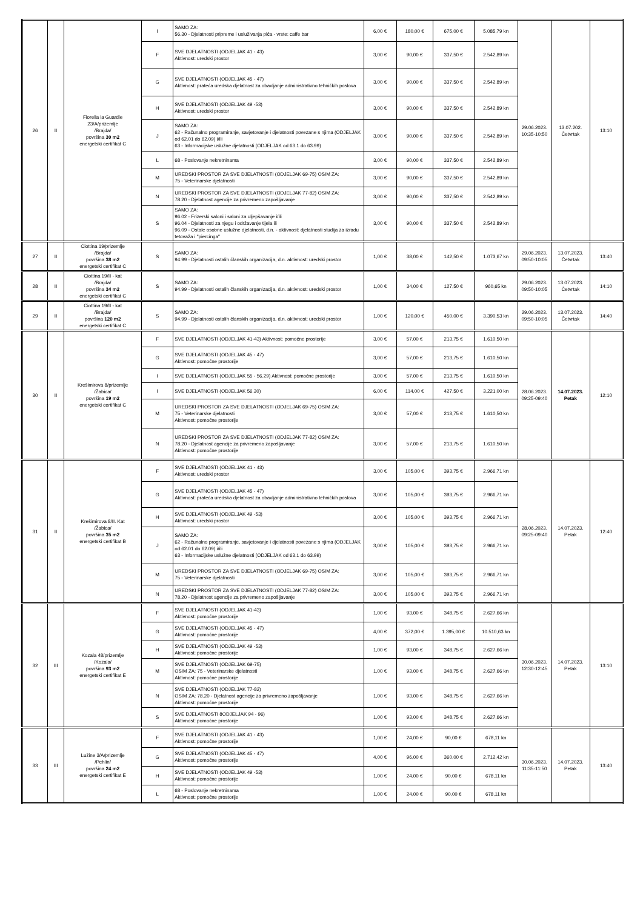| 26 | II | Fiorella la Guardie 23/A/prizemlje /Brajda/ površina 30 m2 energetski certifikat C | I | SAMO ZA: 56.30 - Djelatnosti pripreme i usluživanja pića - vrste: caffe bar | 6,00 € | 180,00 € | 675,00 € | 5.085,79 kn | 29.06.2023. 10:35-10:50 | 13.07.202. Četvrtak | 13:10 |
| | | | F | SVE DJELATNOSTI (ODJELJAK 41 - 43) Aktivnost: uredski prostor | 3,00 € | 90,00 € | 337,50 € | 2.542,89 kn | | | |
| | | | G | SVE DJELATNOSTI (ODJELJAK 45 - 47) Aktivnost: prateća uredska djelatnost za obavljanje administrativno tehničkih poslova | 3,00 € | 90,00 € | 337,50 € | 2.542,89 kn | | | |
| | | | H | SVE DJELATNOSTI (ODJELJAK 49 -53) Aktivnost: uredski prostor | 3,00 € | 90,00 € | 337,50 € | 2.542,89 kn | | | |
| | | | J | SAMO ZA: 62 - Računalno programiranje, savjetovanje i djelatnosti povezane s njima (ODJELJAK od 62.01 do 62.09) i/ili 63 - Informacijske uslužne djelatnosti (ODJELJAK od 63.1 do 63.99) | 3,00 € | 90,00 € | 337,50 € | 2.542,89 kn | | | |
| | | | L | 68 - Poslovanje nekretninama | 3,00 € | 90,00 € | 337,50 € | 2.542,89 kn | | | |
| | | | M | UREDSKI PROSTOR ZA SVE DJELATNOSTI (ODJELJAK 69-75) OSIM ZA: 75 - Veterinarske djelatnosti | 3,00 € | 90,00 € | 337,50 € | 2.542,89 kn | | | |
| | | | N | UREDSKI PROSTOR ZA SVE DJELATNOSTI (ODJELJAK 77-82) OSIM ZA: 78.20 - Djelatnost agencije za privremeno zapošljavanje | 3,00 € | 90,00 € | 337,50 € | 2.542,89 kn | | | |
| | | | S | SAMO ZA: 96.02 - Frizerski saloni i saloni za uljepšavanje i/ili 96.04 - Djelatnosti za njegu i održavanje tijela ili 96.09 - Ostale osobne uslužne djelatnosti, d.n. - aktivnost: djelatnosti studija za izradu tetovaža i "piercinga" | 3,00 € | 90,00 € | 337,50 € | 2.542,89 kn | | | |
| 27 | II | Ciottina 19/prizemlje /Brajda/ površina 38 m2 energetski certifikat C | S | SAMO ZA: 94.99 - Djelatnosti ostalih članskih organizacija, d.n. aktivnost: uredski prostor | 1,00 € | 38,00 € | 142,50 € | 1.073,67 kn | 29.06.2023. 09:50-10:05 | 13.07.2023. Četvrtak | 13:40 |
| 28 | II | Ciottina 19/II - kat /Brajda/ površina 34 m2 energetski certifikat C | S | SAMO ZA: 94.99 - Djelatnosti ostalih članskih organizacija, d.n. aktivnost: uredski prostor | 1,00 € | 34,00 € | 127,50 € | 960,65 kn | 29.06.2023. 09:50-10:05 | 13.07.2023. Četvrtak | 14:10 |
| 29 | II | Ciottina 19/II - kat /Brajda/ površina 120 m2 energetski certifikat C | S | SAMO ZA: 94.99 - Djelatnosti ostalih članskih organizacija, d.n. aktivnost: uredski prostor | 1,00 € | 120,00 € | 450,00 € | 3.390,53 kn | 29.06.2023. 09:50-10:05 | 13.07.2023. Četvrtak | 14:40 |
| 30 | II | Krešimirova 8/prizemlje /Žabica/ površina 19 m2 energetski certifikat C | F | SVE DJELATNOSTI (ODJELJAK 41-43) Aktivnost: pomoćne prostorije | 3,00 € | 57,00 € | 213,75 € | 1.610,50 kn | 28.06.2023. 09:25-09:40 | 14.07.2023. Petak | 12:10 |
| | | | G | SVE DJELATNOSTI (ODJELJAK 45 - 47) Aktivnost: pomoćne prostorije | 3,00 € | 57,00 € | 213,75 € | 1.610,50 kn | | | |
| | | | I | SVE DJELATNOSTI (ODJELJAK 55 - 56.29) Aktivnost: pomoćne prostorije | 3,00 € | 57,00 € | 213,75 € | 1.610,50 kn | | | |
| | | | I | SVE DJELATNOSTI (ODJELJAK 56.30) | 6,00 € | 114,00 € | 427,50 € | 3.221,00 kn | | | |
| | | | M | UREDSKI PROSTOR ZA SVE DJELATNOSTI (ODJELJAK 69-75) OSIM ZA: 75 - Veterinarske djelatnosti Aktivnost: pomoćne prostorije | 3,00 € | 57,00 € | 213,75 € | 1.610,50 kn | | | |
| | | | N | UREDSKI PROSTOR ZA SVE DJELATNOSTI (ODJELJAK 77-82) OSIM ZA: 78.20 - Djelatnost agencije za privremeno zapošljavanje Aktivnost: pomoćne prostorije | 3,00 € | 57,00 € | 213,75 € | 1.610,50 kn | | | |
| 31 | II | Krešimirova 8/II. Kat /Žabica/ površina 35 m2 energetski certifikat B | F | SVE DJELATNOSTI (ODJELJAK 41 - 43) Aktivnost: uredski prostor | 3,00 € | 105,00 € | 393,75 € | 2.966,71 kn | 28.06.2023. 09:25-09:40 | 14.07.2023. Petak | 12:40 |
| | | | G | SVE DJELATNOSTI (ODJELJAK 45 - 47) Aktivnost: prateća uredska djelatnost za obavljanje administrativno tehničkih poslova | 3,00 € | 105,00 € | 393,75 € | 2.966,71 kn | | | |
| | | | H | SVE DJELATNOSTI (ODJELJAK 49 -53) Aktivnost: uredski prostor | 3,00 € | 105,00 € | 393,75 € | 2.966,71 kn | | | |
| | | | J | SAMO ZA: 62 - Računalno programiranje, savjetovanje i djelatnosti povezane s njima (ODJELJAK od 62.01 do 62.09) i/ili 63 - Informacijske uslužne djelatnosti (ODJELJAK od 63.1 do 63.99) | 3,00 € | 105,00 € | 393,75 € | 2.966,71 kn | | | |
| | | | M | UREDSKI PROSTOR ZA SVE DJELATNOSTI (ODJELJAK 69-75) OSIM ZA: 75 - Veterinarske djelatnosti | 3,00 € | 105,00 € | 393,75 € | 2.966,71 kn | | | |
| | | | N | UREDSKI PROSTOR ZA SVE DJELATNOSTI (ODJELJAK 77-82) OSIM ZA: 78.20 - Djelatnost agencije za privremeno zapošljavanje | 3,00 € | 105,00 € | 393,75 € | 2.966,71 kn | | | |
| 32 | III | Kozala 48/prizemlje /Kozala/ površina 93 m2 energetski certifikat E | F | SVE DJELATNOSTI (ODJELJAK 41-43) Aktivnost: pomoćne prostorije | 1,00 € | 93,00 € | 348,75 € | 2.627,66 kn | 30.06.2023. 12:30-12:45 | 14.07.2023. Petak | 13:10 |
| | | | G | SVE DJELATNOSTI (ODJELJAK 45 - 47) Aktivnost: pomoćne prostorije | 4,00 € | 372,00 € | 1.395,00 € | 10.510,63 kn | | | |
| | | | H | SVE DJELATNOSTI (ODJELJAK 49 -53) Aktivnost: pomoćne prostorije | 1,00 € | 93,00 € | 348,75 € | 2.627,66 kn | | | |
| | | | M | SVE DJELATNOSTI (ODJELJAK 69-75) OSIM ZA: 75 - Veterinarske djelatnosti Aktivnost: pomoćne prostorije | 1,00 € | 93,00 € | 348,75 € | 2.627,66 kn | | | |
| | | | N | SVE DJELATNOSTI (ODJELJAK 77-82) OSIM ZA: 78.20 - Djelatnost agencije za privremeno zapošljavanje Aktivnost: pomoćne prostorije | 1,00 € | 93,00 € | 348,75 € | 2.627,66 kn | | | |
| | | | S | SVE DJELATNOSTI 8ODJELJAK 94 - 96) Aktivnost: pomoćne prostorije | 1,00 € | 93,00 € | 348,75 € | 2.627,66 kn | | | |
| 33 | III | Lužine 3/A/prizemlje /Pehlin/ površina 24 m2 energetski certifikat E | F | SVE DJELATNOSTI (ODJELJAK 41 - 43) Aktivnost: pomoćne prostorije | 1,00 € | 24,00 € | 90,00 € | 678,11 kn | 30.06.2023. 11:35-11:50 | 14.07.2023. Petak | 13:40 |
| | | | G | SVE DJELATNOSTI (ODJELJAK 45 - 47) Aktivnost: pomoćne prostorije | 4,00 € | 96,00 € | 360,00 € | 2.712,42 kn | | | |
| | | | H | SVE DJELATNOSTI (ODJELJAK 49 -53) Aktivnost: pomoćne prostorije | 1,00 € | 24,00 € | 90,00 € | 678,11 kn | | | |
| | | | L | 68 - Poslovanje nekretninama Aktivnost: pomoćne prostorije | 1,00 € | 24,00 € | 90,00 € | 678,11 kn | | | |